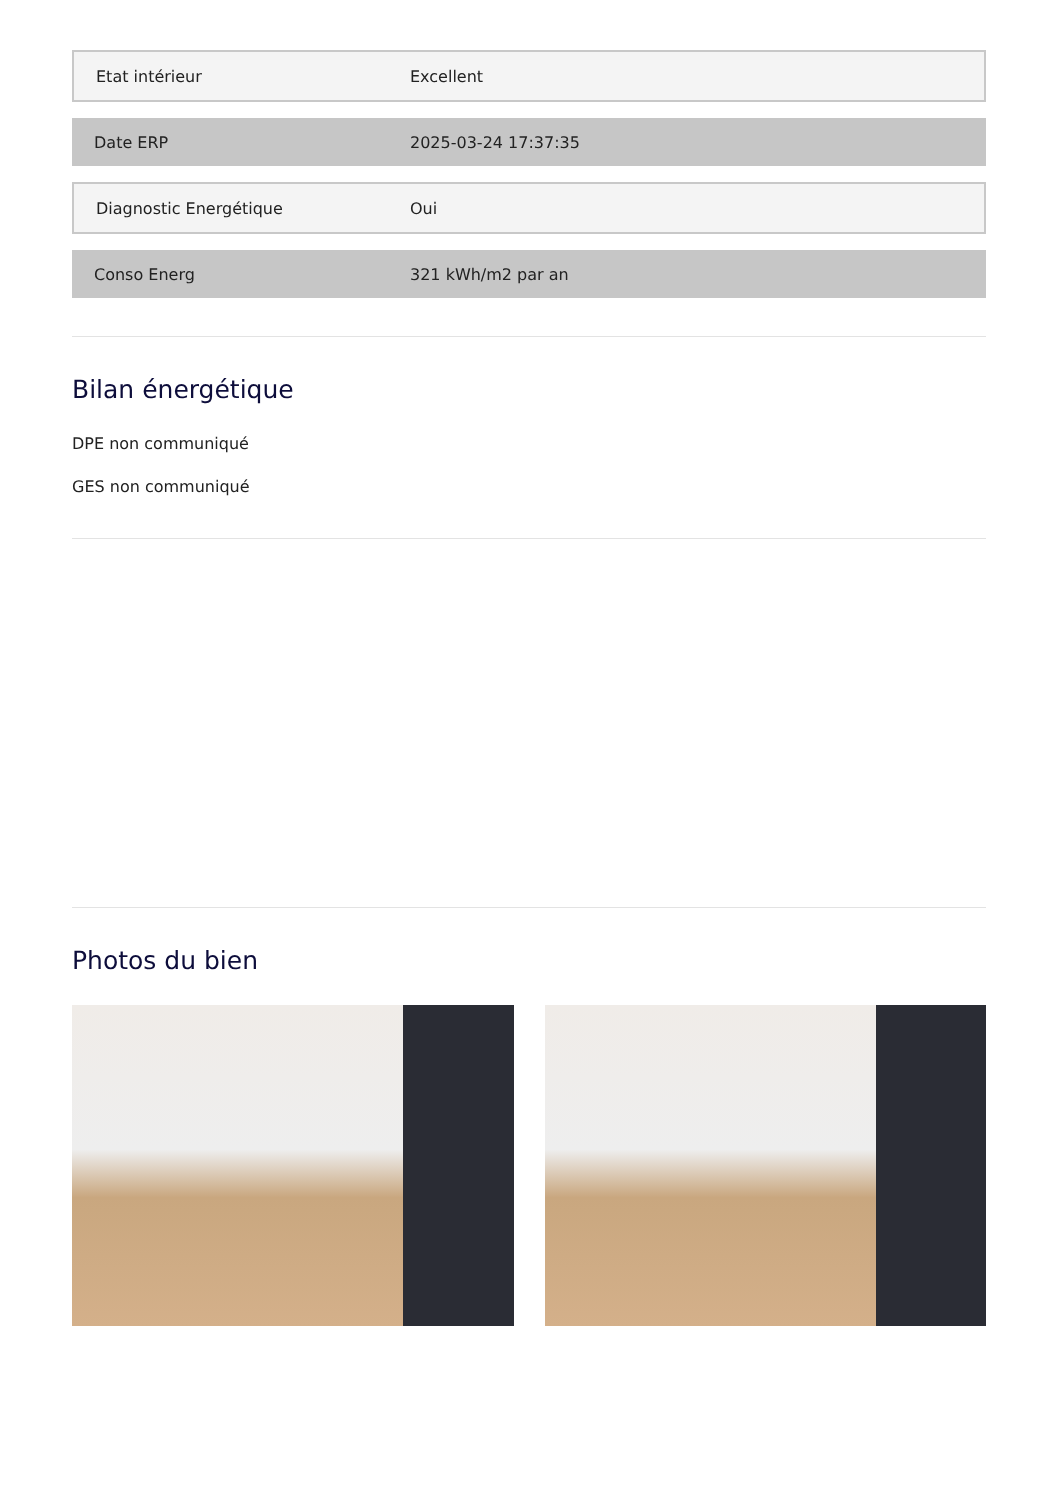| Etat intérieur | Excellent |
| Date ERP | 2025-03-24 17:37:35 |
| Diagnostic Energétique | Oui |
| Conso Energ | 321 kWh/m2 par an |
Bilan énergétique
DPE non communiqué
GES non communiqué
Photos du bien